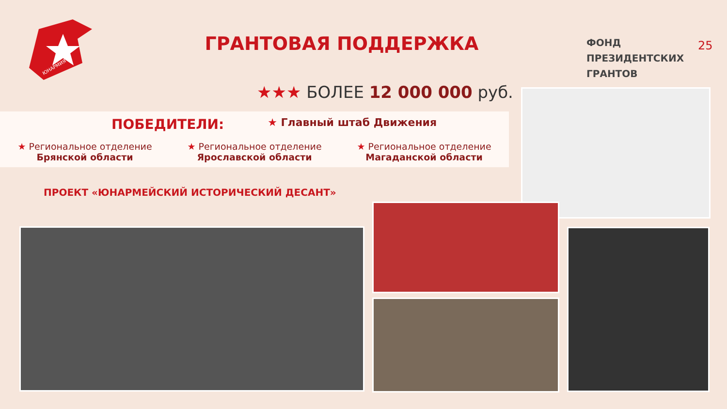ЮНАРМИЯ
ГРАНТОВАЯ ПОДДЕРЖКА
ФОНД
ПРЕЗИДЕНТСКИХ
ГРАНТОВ
25
★★★ БОЛЕЕ 12 000 000 руб.
ПОБЕДИТЕЛИ:
★ Главный штаб Движения
★ Региональное отделение
Брянской области
★ Региональное отделение
Ярославской области
★ Региональное отделение
Магаданской области
ПРОЕКТ «ЮНАРМЕЙСКИЙ ИСТОРИЧЕСКИЙ ДЕСАНТ»